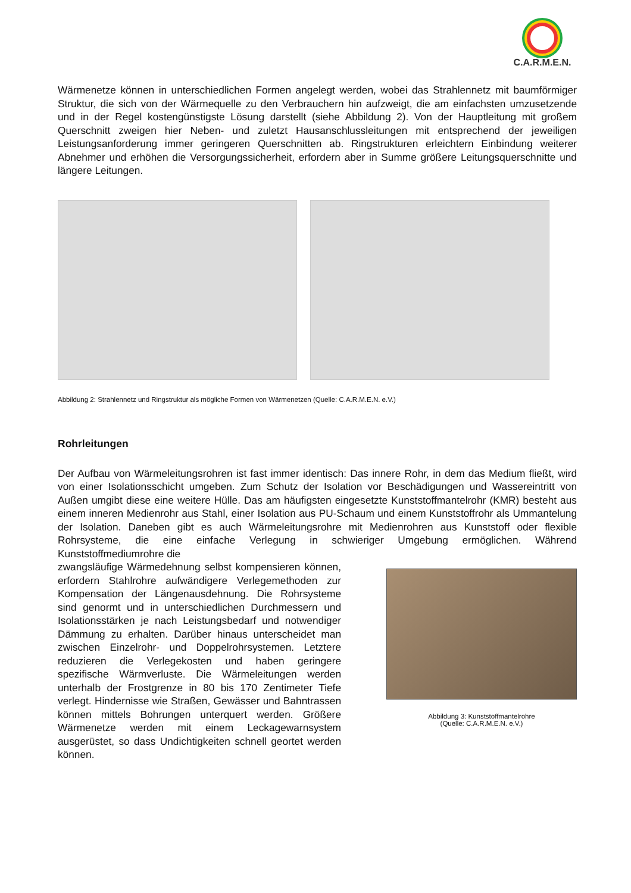C.A.R.M.E.N.
Wärmenetze können in unterschiedlichen Formen angelegt werden, wobei das Strahlennetz mit baumförmiger Struktur, die sich von der Wärmequelle zu den Verbrauchern hin aufzweigt, die am einfachsten umzusetzende und in der Regel kostengünstigste Lösung darstellt (siehe Abbildung 2). Von der Hauptleitung mit großem Querschnitt zweigen hier Neben- und zuletzt Hausanschlussleitungen mit entsprechend der jeweiligen Leistungsanforderung immer geringeren Querschnitten ab. Ringstrukturen erleichtern Einbindung weiterer Abnehmer und erhöhen die Versorgungssicherheit, erfordern aber in Summe größere Leitungsquerschnitte und längere Leitungen.
Abbildung 2: Strahlennetz und Ringstruktur als mögliche Formen von Wärmenetzen (Quelle: C.A.R.M.E.N. e.V.)
Rohrleitungen
Der Aufbau von Wärmeleitungsrohren ist fast immer identisch: Das innere Rohr, in dem das Medium fließt, wird von einer Isolationsschicht umgeben. Zum Schutz der Isolation vor Beschädigungen und Wassereintritt von Außen umgibt diese eine weitere Hülle. Das am häufigsten eingesetzte Kunststoffmantelrohr (KMR) besteht aus einem inneren Medienrohr aus Stahl, einer Isolation aus PU-Schaum und einem Kunststoffrohr als Ummantelung der Isolation. Daneben gibt es auch Wärmeleitungsrohre mit Medienrohren aus Kunststoff oder flexible Rohrsysteme, die eine einfache Verlegung in schwieriger Umgebung ermöglichen. Während Kunststoffmediumrohre die
zwangsläufige Wärmedehnung selbst kompensieren können, erfordern Stahlrohre aufwändigere Verlegemethoden zur Kompensation der Längenausdehnung. Die Rohrsysteme sind genormt und in unterschiedlichen Durchmessern und Isolationsstärken je nach Leistungsbedarf und notwendiger Dämmung zu erhalten. Darüber hinaus unterscheidet man zwischen Einzelrohr- und Doppelrohrsystemen. Letztere reduzieren die Verlegekosten und haben geringere spezifische Wärmverluste. Die Wärmeleitungen werden unterhalb der Frostgrenze in 80 bis 170 Zentimeter Tiefe verlegt. Hindernisse wie Straßen, Gewässer und Bahntrassen können mittels Bohrungen unterquert werden. Größere Wärmenetze werden mit einem Leckagewarnsystem ausgerüstet, so dass Undichtigkeiten schnell geortet werden können.
Abbildung 3: Kunststoffmantelrohre
(Quelle: C.A.R.M.E.N. e.V.)